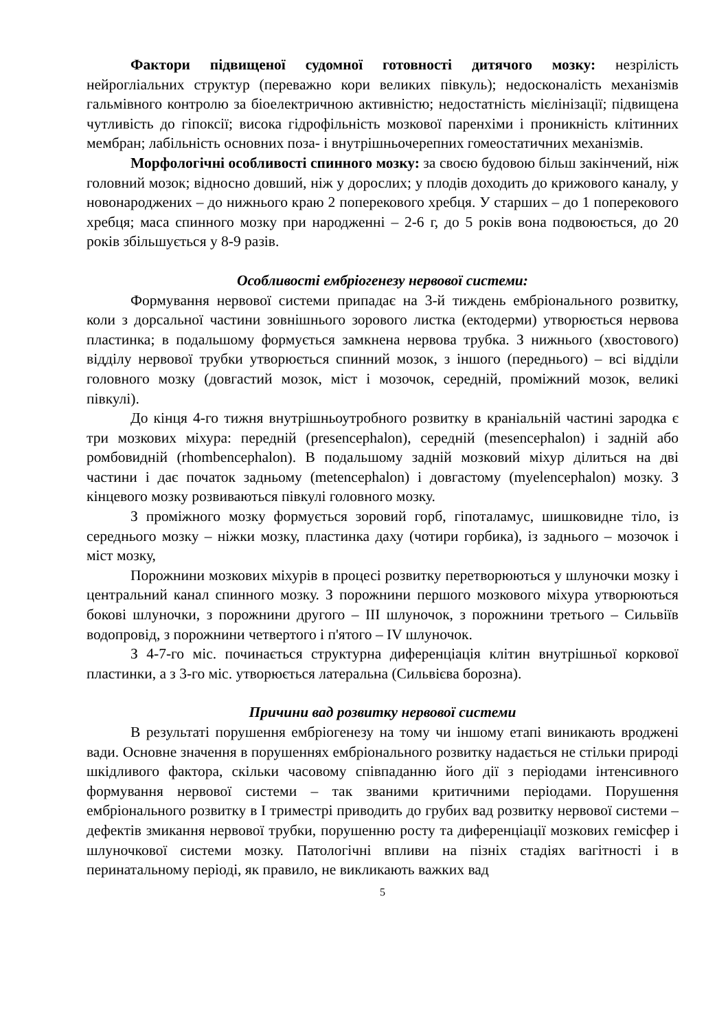Фактори підвищеної судомної готовності дитячого мозку: незрілість нейрогліальних структур (переважно кори великих півкуль); недосконалість механізмів гальмівного контролю за біоелектричною активністю; недостатність мієлінізації; підвищена чутливість до гіпоксії; висока гідрофільність мозкової паренхіми і проникність клітинних мембран; лабільність основних поза- і внутрішньочерепних гомеостатичних механізмів.
Морфологічні особливості спинного мозку: за своєю будовою більш закінчений, ніж головний мозок; відносно довший, ніж у дорослих; у плодів доходить до крижового каналу, у новонароджених – до нижнього краю 2 поперекового хребця. У старших – до 1 поперекового хребця; маса спинного мозку при народженні – 2-6 г, до 5 років вона подвоюється, до 20 років збільшується у 8-9 разів.
Особливості ембріогенезу нервової системи:
Формування нервової системи припадає на 3-й тиждень ембріонального розвитку, коли з дорсальної частини зовнішнього зорового листка (ектодерми) утворюється нервова пластинка; в подальшому формується замкнена нервова трубка. З нижнього (хвостового) відділу нервової трубки утворюється спинний мозок, з іншого (переднього) – всі відділи головного мозку (довгастий мозок, міст і мозочок, середній, проміжний мозок, великі півкулі).
До кінця 4-го тижня внутрішньоутробного розвитку в краніальній частині зародка є три мозкових міхура: передній (presencephalon), середній (mesencephalon) і задній або ромбовидній (rhombencephalon). В подальшому задній мозковий міхур ділиться на дві частини і дає початок задньому (metencephalon) і довгастому (myelencephalon) мозку. З кінцевого мозку розвиваються півкулі головного мозку.
З проміжного мозку формується зоровий горб, гіпоталамус, шишковидне тіло, із середнього мозку – ніжки мозку, пластинка даху (чотири горбика), із заднього – мозочок і міст мозку,
Порожнини мозкових міхурів в процесі розвитку перетворюються у шлуночки мозку і центральний канал спинного мозку. З порожнини першого мозкового міхура утворюються бокові шлуночки, з порожнини другого – III шлуночок, з порожнини третього – Сильвіїв водопровід, з порожнини четвертого і п'ятого – IV шлуночок.
З 4-7-го міс. починається структурна диференціація клітин внутрішньої коркової пластинки, а з 3-го міс. утворюється латеральна (Сильвієва борозна).
Причини вад розвитку нервової системи
В результаті порушення ембріогенезу на тому чи іншому етапі виникають вроджені вади. Основне значення в порушеннях ембріонального розвитку надається не стільки природі шкідливого фактора, скільки часовому співпаданню його дії з періодами інтенсивного формування нервової системи – так званими критичними періодами. Порушення ембріонального розвитку в I триместрі приводить до грубих вад розвитку нервової системи – дефектів змикання нервової трубки, порушенню росту та диференціації мозкових гемісфер і шлуночкової системи мозку. Патологічні впливи на пізніх стадіях вагітності і в перинатальному періоді, як правило, не викликають важких вад
5